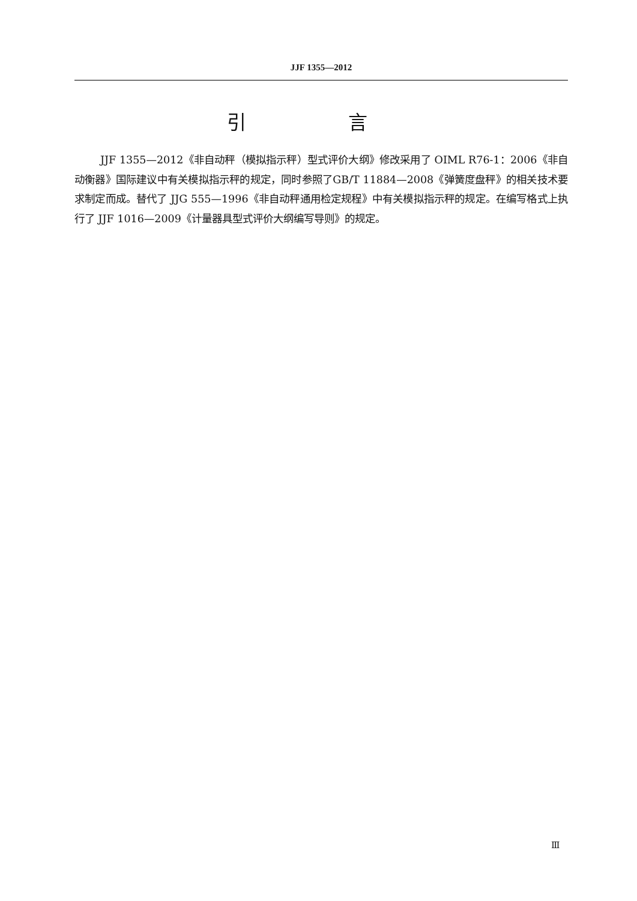JJF 1355—2012
引 言
JJF 1355—2012《非自动秤（模拟指示秤）型式评价大纲》修改采用了 OIML R76-1：2006《非自动衡器》国际建议中有关模拟指示秤的规定，同时参照了GB/T 11884—2008《弹簧度盘秤》的相关技术要求制定而成。替代了 JJG 555—1996《非自动秤通用检定规程》中有关模拟指示秤的规定。在编写格式上执行了 JJF 1016—2009《计量器具型式评价大纲编写导则》的规定。
Ⅲ